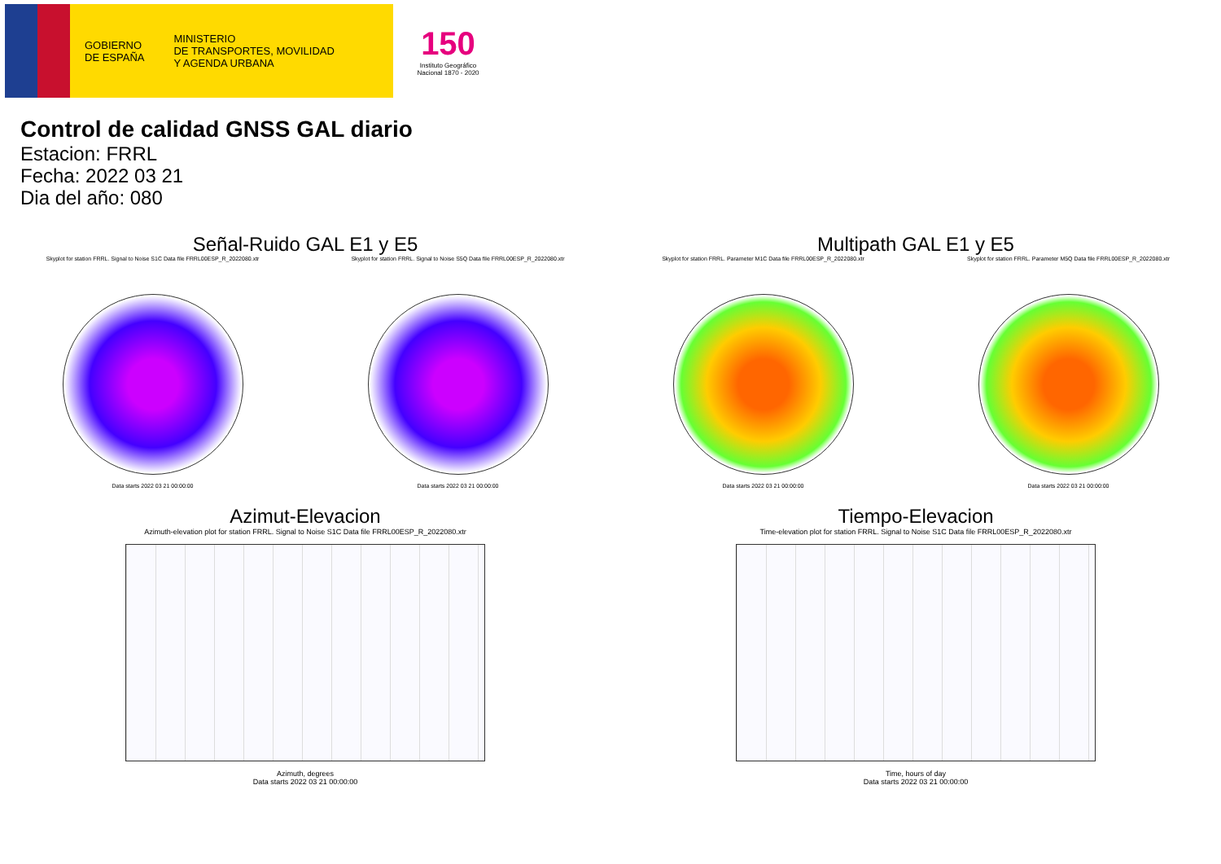GOBIERNO
DE ESPAÑA
MINISTERIO
DE TRANSPORTES, MOVILIDAD
Y AGENDA URBANA
150
Instituto Geográfico
Nacional 1870 - 2020
Control de calidad GNSS GAL diario
Estacion: FRRL
Fecha: 2022 03 21
Dia del año: 080
Señal-Ruido GAL E1 y E5
Skyplot for station FRRL. Signal to Noise S1C Data file FRRL00ESP_R_2022080.xtr
Data starts 2022 03 21 00:00:00
Skyplot for station FRRL. Signal to Noise S5Q Data file FRRL00ESP_R_2022080.xtr
Data starts 2022 03 21 00:00:00
Multipath GAL E1 y E5
Skyplot for station FRRL. Parameter M1C Data file FRRL00ESP_R_2022080.xtr
Data starts 2022 03 21 00:00:00
Skyplot for station FRRL. Parameter M5Q Data file FRRL00ESP_R_2022080.xtr
Data starts 2022 03 21 00:00:00
Azimut-Elevacion
Azimuth-elevation plot for station FRRL. Signal to Noise S1C Data file FRRL00ESP_R_2022080.xtr
Azimuth, degrees
Data starts 2022 03 21 00:00:00
Tiempo-Elevacion
Time-elevation plot for station FRRL. Signal to Noise S1C Data file FRRL00ESP_R_2022080.xtr
Time, hours of day
Data starts 2022 03 21 00:00:00